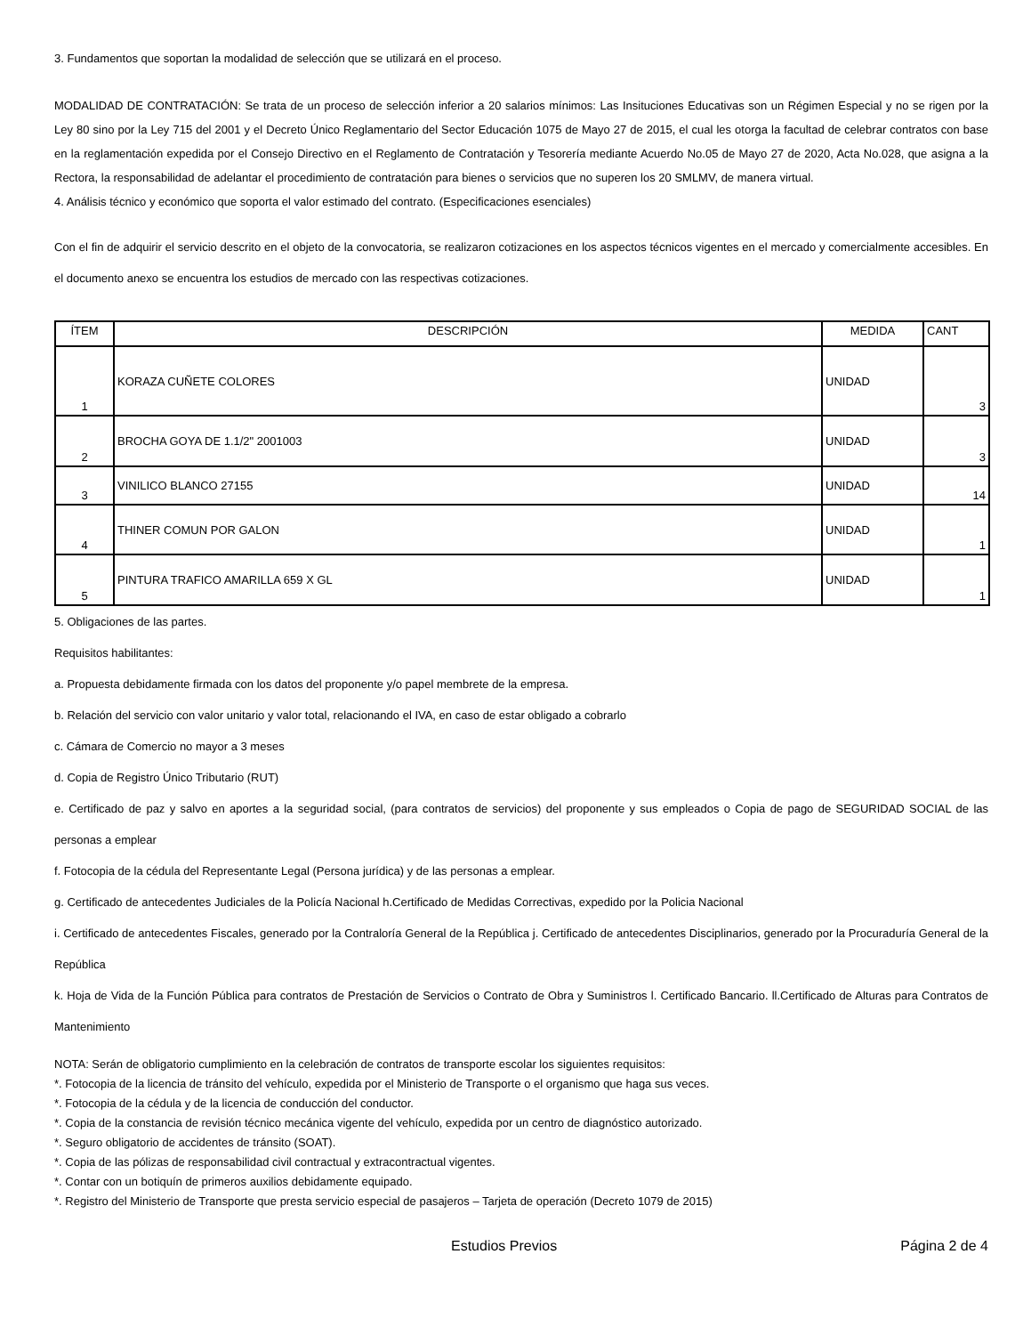3. Fundamentos que soportan la modalidad de selección que se utilizará en el proceso.
MODALIDAD DE CONTRATACIÓN: Se trata de un proceso de selección inferior a 20 salarios mínimos: Las Insituciones Educativas son un Régimen Especial y no se rigen por la Ley 80 sino por la Ley 715 del 2001 y el Decreto Único Reglamentario del Sector Educación 1075 de Mayo 27 de 2015, el cual les otorga la facultad de celebrar contratos con base en la reglamentación expedida por el Consejo Directivo en el Reglamento de Contratación y Tesorería mediante Acuerdo No.05 de Mayo 27 de 2020, Acta No.028, que asigna a la Rectora, la responsabilidad de adelantar el procedimiento de contratación para bienes o servicios que no superen los 20 SMLMV, de manera virtual.
4. Análisis técnico y económico que soporta el valor estimado del contrato. (Especificaciones esenciales)
Con el fin de adquirir el servicio descrito en el objeto de la convocatoria, se realizaron cotizaciones en los aspectos técnicos vigentes en el mercado y comercialmente accesibles. En el documento anexo se encuentra los estudios de mercado con las respectivas cotizaciones.
| ÍTEM | DESCRIPCIÓN | MEDIDA | CANT |
| --- | --- | --- | --- |
| 1 | KORAZA CUÑETE COLORES | UNIDAD | 3 |
| 2 | BROCHA GOYA DE 1.1/2" 2001003 | UNIDAD | 3 |
| 3 | VINILICO BLANCO 27155 | UNIDAD | 14 |
| 4 | THINER COMUN POR GALON | UNIDAD | 1 |
| 5 | PINTURA TRAFICO AMARILLA 659 X GL | UNIDAD | 1 |
5. Obligaciones de las partes.
Requisitos habilitantes:
a. Propuesta debidamente firmada con los datos del proponente y/o papel membrete de la empresa.
b. Relación del servicio con valor unitario y valor total, relacionando el IVA, en caso de estar obligado a cobrarlo
c. Cámara de Comercio no mayor a 3 meses
d. Copia de Registro Único Tributario (RUT)
e. Certificado de paz y salvo en aportes a la seguridad social, (para contratos de servicios) del proponente y sus empleados o Copia de pago de SEGURIDAD SOCIAL de las personas a emplear
f. Fotocopia de la cédula del Representante Legal (Persona jurídica) y de las personas a emplear.
g. Certificado de antecedentes Judiciales de la Policía Nacional h.Certificado de Medidas Correctivas, expedido por la Policia Nacional
i. Certificado de antecedentes Fiscales, generado por la Contraloría General de la República j. Certificado de antecedentes Disciplinarios, generado por la Procuraduría General de la República
k. Hoja de Vida de la Función Pública para contratos de Prestación de Servicios o Contrato de Obra y Suministros l. Certificado Bancario. ll.Certificado de Alturas para Contratos de Mantenimiento
NOTA: Serán de obligatorio cumplimiento en la celebración de contratos de transporte escolar los siguientes requisitos:
*. Fotocopia de la licencia de tránsito del vehículo, expedida por el Ministerio de Transporte o el organismo que haga sus veces.
*. Fotocopia de la cédula y de la licencia de conducción del conductor.
*. Copia de la constancia de revisión técnico mecánica vigente del vehículo, expedida por un centro de diagnóstico autorizado.
*. Seguro obligatorio de accidentes de tránsito (SOAT).
*. Copia de las pólizas de responsabilidad civil contractual y extracontractual vigentes.
*. Contar con un botiquín de primeros auxilios debidamente equipado.
*. Registro del Ministerio de Transporte que presta servicio especial de pasajeros – Tarjeta de operación (Decreto 1079 de 2015)
Estudios Previos Página 2 de 4